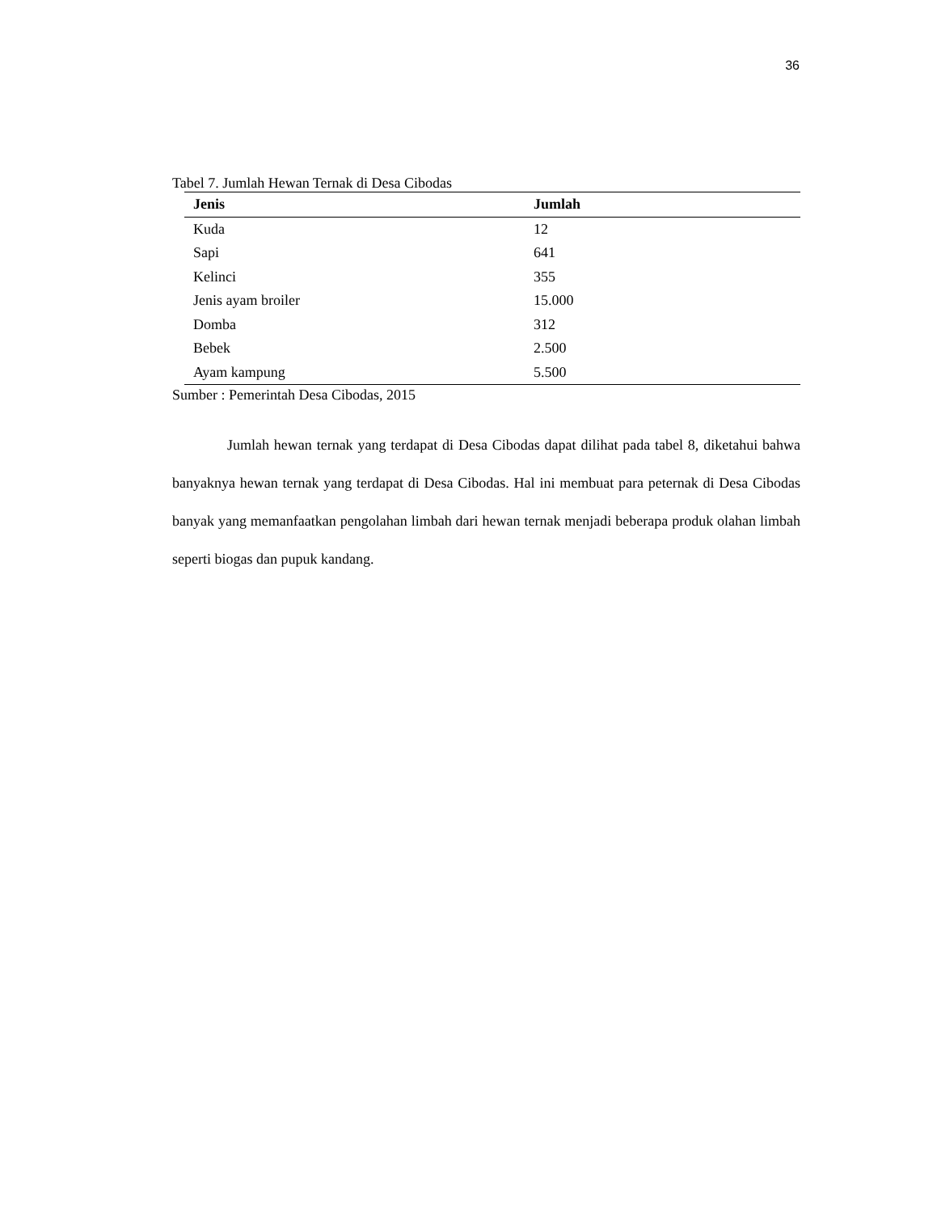36
Tabel 7. Jumlah Hewan Ternak di Desa Cibodas
| Jenis | Jumlah |
| --- | --- |
| Kuda | 12 |
| Sapi | 641 |
| Kelinci | 355 |
| Jenis ayam broiler | 15.000 |
| Domba | 312 |
| Bebek | 2.500 |
| Ayam kampung | 5.500 |
Sumber : Pemerintah Desa Cibodas, 2015
Jumlah hewan ternak yang terdapat di Desa Cibodas dapat dilihat pada tabel 8, diketahui bahwa banyaknya hewan ternak yang terdapat di Desa Cibodas. Hal ini membuat para peternak di Desa Cibodas banyak yang memanfaatkan pengolahan limbah dari hewan ternak menjadi beberapa produk olahan limbah seperti biogas dan pupuk kandang.